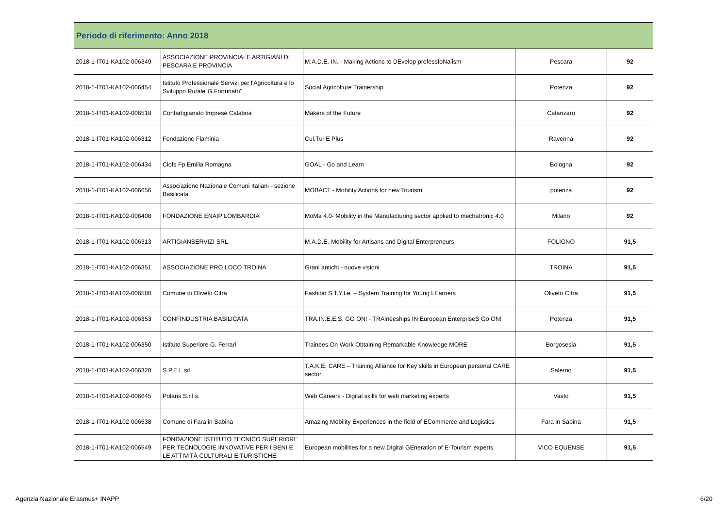| Periodo di riferimento: Anno 2018 | | | | |
| --- | --- | --- | --- | --- |
| 2018-1-IT01-KA102-006349 | ASSOCIAZIONE PROVINCIALE ARTIGIANI DI PESCARA E PROVINCIA | M.A.D.E. IN. - Making Actions to DEvelop professIoNalism | Pescara | 92 |
| 2018-1-IT01-KA102-006454 | Istituto Professionale Servizi per l'Agricoltura e lo Sviluppo Rurale"G.Fortunato" | Social Agricolture Trainership | Potenza | 92 |
| 2018-1-IT01-KA102-006518 | Confartigianato Imprese Calabria | Makers of the Future | Catanzaro | 92 |
| 2018-1-IT01-KA102-006312 | Fondazione Flaminia | Cul.Tur.E Plus | Ravenna | 92 |
| 2018-1-IT01-KA102-006434 | Ciofs Fp Emilia Romagna | GOAL - Go and Learn | Bologna | 92 |
| 2018-1-IT01-KA102-006656 | Associazione Nazionale Comuni Italiani - sezione Basilicata | MOBACT - Mobility Actions for new Tourism | potenza | 92 |
| 2018-1-IT01-KA102-006408 | FONDAZIONE ENAIP LOMBARDIA | MoMa 4.0- Mobility in the Manufacturing sector applied to mechatronic 4.0 | Milano | 92 |
| 2018-1-IT01-KA102-006313 | ARTIGIANSERVIZI SRL | M.A.D.E.-Mobility for Artisans and Digital Enterpreneurs | FOLIGNO | 91,5 |
| 2018-1-IT01-KA102-006351 | ASSOCIAZIONE PRO LOCO TROINA | Grani antichi - nuove visioni | TROINA | 91,5 |
| 2018-1-IT01-KA102-006580 | Comune di Oliveto Citra | Fashion S.T.Y.Le. – System Training for Young LEarners | Oliveto CItra | 91,5 |
| 2018-1-IT01-KA102-006353 | CONFINDUSTRIA BASILICATA | TRA.IN.E.E.S. GO ON! - TRAineeships IN European EnterpriseS Go ON! | Potenza | 91,5 |
| 2018-1-IT01-KA102-006350 | Istituto Superiore G. Ferrari | Trainees On Work Obtaining Remarkable Knowledge MORE | Borgosesia | 91,5 |
| 2018-1-IT01-KA102-006320 | S.P.E.I. srl | T.A.K.E. CARE – Training Alliance for Key skills in European personal CARE sector | Salerno | 91,5 |
| 2018-1-IT01-KA102-006645 | Polaris S.r.l.s. | Web Careers - Digital skills for web marketing experts | Vasto | 91,5 |
| 2018-1-IT01-KA102-006538 | Comune di Fara in Sabina | Amazing Mobility Experiences in the field of ECommerce and Logistics | Fara in Sabina | 91,5 |
| 2018-1-IT01-KA102-006549 | FONDAZIONE ISTITUTO TECNICO SUPERIORE PER TECNOLOGIE INNOVATIVE PER I BENI E LE ATTIVITÀ CULTURALI E TURISTICHE | European mobilities for a new DIgital GEneration of E-Tourism experts | VICO EQUENSE | 91,5 |
Agenzia Nazionale Erasmus+ INAPP 6/20